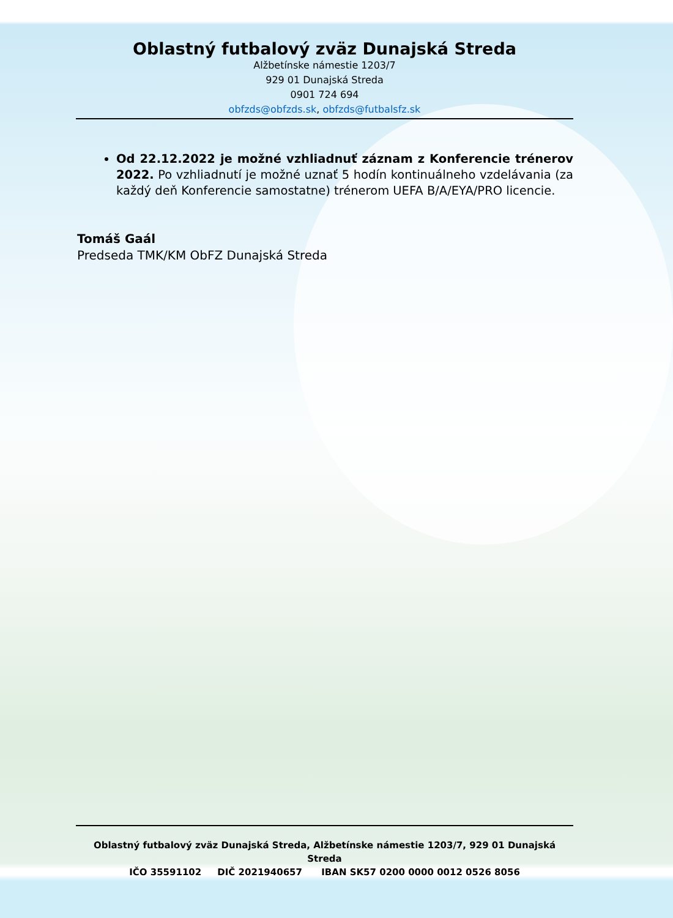Oblastný futbalový zväz Dunajská Streda
Alžbetínske námestie 1203/7
929 01 Dunajská Streda
0901 724 694
obfzds@obfzds.sk, obfzds@futbalsfz.sk
Od 22.12.2022 je možné vzhliadnuť záznam z Konferencie trénerov 2022. Po vzhliadnutí je možné uznať 5 hodín kontinuálneho vzdelávania (za každý deň Konferencie samostatne) trénerom UEFA B/A/EYA/PRO licencie.
Tomáš Gaál
Predseda TMK/KM ObFZ Dunajská Streda
Oblastný futbalový zväz Dunajská Streda, Alžbetínske námestie 1203/7, 929 01 Dunajská Streda
IČO 35591102 DIČ 2021940657 IBAN SK57 0200 0000 0012 0526 8056